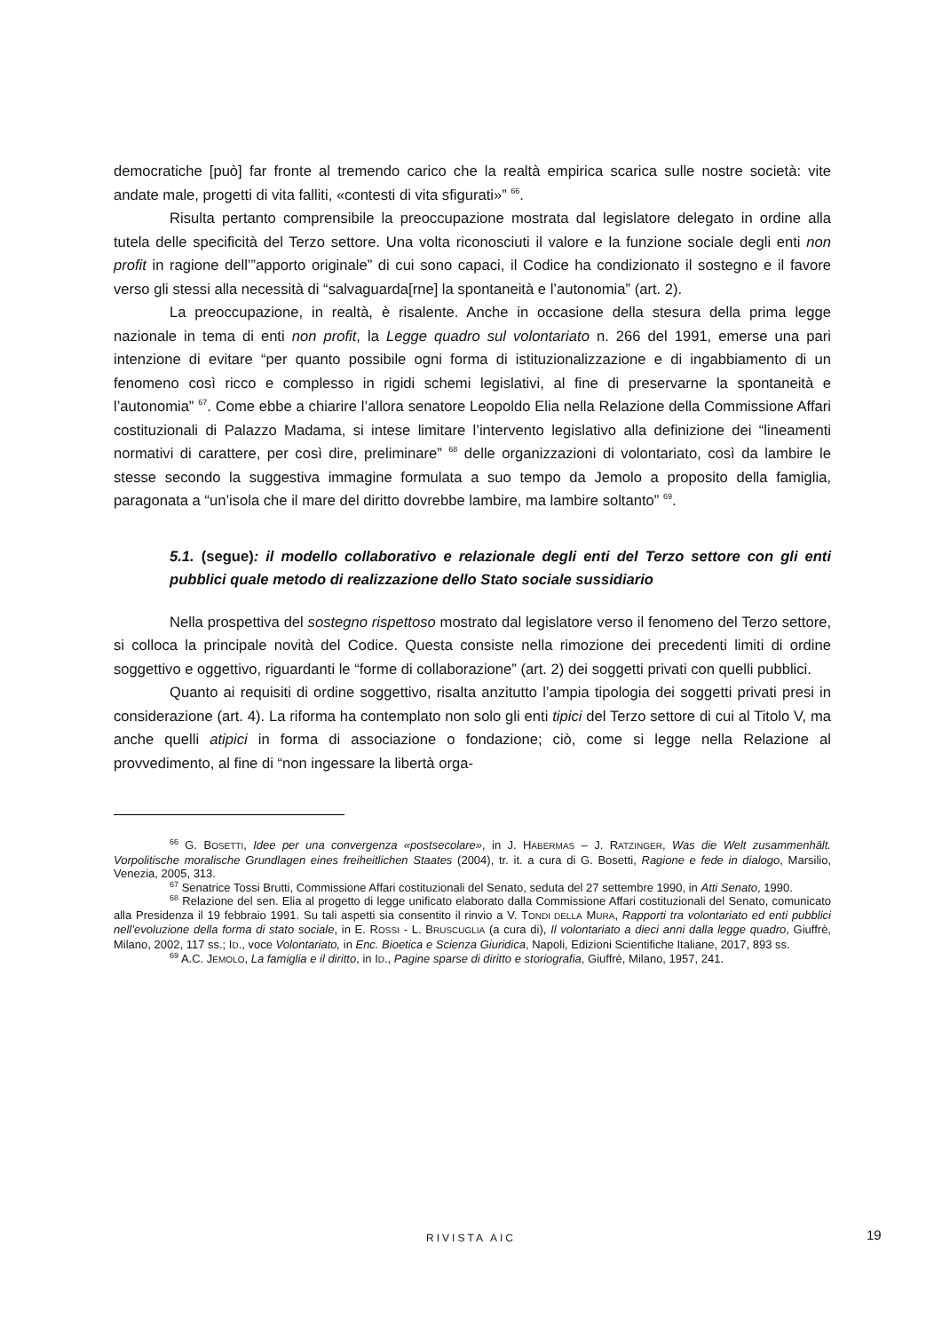democratiche [può] far fronte al tremendo carico che la realtà empirica scarica sulle nostre società: vite andate male, progetti di vita falliti, «contesti di vita sfigurati»” <sup>66</sup>.
Risulta pertanto comprensibile la preoccupazione mostrata dal legislatore delegato in ordine alla tutela delle specificità del Terzo settore. Una volta riconosciuti il valore e la funzione sociale degli enti non profit in ragione dell’”apporto originale” di cui sono capaci, il Codice ha condizionato il sostegno e il favore verso gli stessi alla necessità di “salvaguarda[rne] la spontaneità e l’autonomia” (art. 2).
La preoccupazione, in realtà, è risalente. Anche in occasione della stesura della prima legge nazionale in tema di enti non profit, la Legge quadro sul volontariato n. 266 del 1991, emerse una pari intenzione di evitare “per quanto possibile ogni forma di istituzionalizzazione e di ingabbiamento di un fenomeno così ricco e complesso in rigidi schemi legislativi, al fine di preservarne la spontaneità e l’autonomia” <sup>67</sup>. Come ebbe a chiarire l’allora senatore Leopoldo Elia nella Relazione della Commissione Affari costituzionali di Palazzo Madama, si intese limitare l’intervento legislativo alla definizione dei “lineamenti normativi di carattere, per così dire, preliminare” <sup>68</sup> delle organizzazioni di volontariato, così da lambire le stesse secondo la suggestiva immagine formulata a suo tempo da Jemolo a proposito della famiglia, paragonata a “un’isola che il mare del diritto dovrebbe lambire, ma lambire soltanto” <sup>69</sup>.
5.1. (segue): il modello collaborativo e relazionale degli enti del Terzo settore con gli enti pubblici quale metodo di realizzazione dello Stato sociale sussidiario
Nella prospettiva del sostegno rispettoso mostrato dal legislatore verso il fenomeno del Terzo settore, si colloca la principale novità del Codice. Questa consiste nella rimozione dei precedenti limiti di ordine soggettivo e oggettivo, riguardanti le “forme di collaborazione” (art. 2) dei soggetti privati con quelli pubblici.
Quanto ai requisiti di ordine soggettivo, risalta anzitutto l’ampia tipologia dei soggetti privati presi in considerazione (art. 4). La riforma ha contemplato non solo gli enti tipici del Terzo settore di cui al Titolo V, ma anche quelli atipici in forma di associazione o fondazione; ciò, come si legge nella Relazione al provvedimento, al fine di “non ingessare la libertà orga-
<sup>66</sup> G. BOSETTI, Idee per una convergenza «postsecolare», in J. HABERMAS – J. RATZINGER, Was die Welt zusammenhält. Vorpolitische moralische Grundlagen eines freiheitlichen Staates (2004), tr. it. a cura di G. Bosetti, Ragione e fede in dialogo, Marsilio, Venezia, 2005, 313.
<sup>67</sup> Senatrice Tossi Brutti, Commissione Affari costituzionali del Senato, seduta del 27 settembre 1990, in Atti Senato, 1990.
<sup>68</sup> Relazione del sen. Elia al progetto di legge unificato elaborato dalla Commissione Affari costituzionali del Senato, comunicato alla Presidenza il 19 febbraio 1991. Su tali aspetti sia consentito il rinvio a V. TONDI DELLA MURA, Rapporti tra volontariato ed enti pubblici nell’evoluzione della forma di stato sociale, in E. ROSSI - L. BRUSCUGLIA (a cura di), Il volontariato a dieci anni dalla legge quadro, Giuffrè, Milano, 2002, 117 ss.; ID., voce Volontariato, in Enc. Bioetica e Scienza Giuridica, Napoli, Edizioni Scientifiche Italiane, 2017, 893 ss.
<sup>69</sup> A.C. JEMOLO, La famiglia e il diritto, in ID., Pagine sparse di diritto e storiografia, Giuffrè, Milano, 1957, 241.
RIVISTA AIC 19